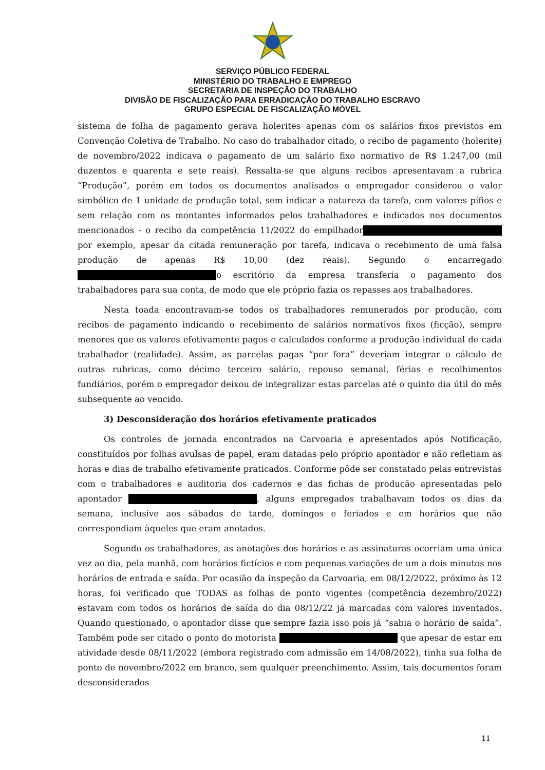SERVIÇO PÚBLICO FEDERAL
MINISTÉRIO DO TRABALHO E EMPREGO
SECRETARIA DE INSPEÇÃO DO TRABALHO
DIVISÃO DE FISCALIZAÇÃO PARA ERRADICAÇÃO DO TRABALHO ESCRAVO
GRUPO ESPECIAL DE FISCALIZAÇÃO MÓVEL
sistema de folha de pagamento gerava holerites apenas com os salários fixos previstos em Convenção Coletiva de Trabalho. No caso do trabalhador citado, o recibo de pagamento (holerite) de novembro/2022 indicava o pagamento de um salário fixo normativo de R$ 1.247,00 (mil duzentos e quarenta e sete reais). Ressalta-se que alguns recibos apresentavam a rubrica “Produção”, porém em todos os documentos analisados o empregador considerou o valor simbólico de 1 unidade de produção total, sem indicar a natureza da tarefa, com valores pífios e sem relação com os montantes informados pelos trabalhadores e indicados nos documentos mencionados - o recibo da competência 11/2022 do empilhador por exemplo, apesar da citada remuneração por tarefa, indicava o recebimento de uma falsa produção de apenas R$ 10,00 (dez reais). Segundo o encarregado o escritório da empresa transferia o pagamento dos trabalhadores para sua conta, de modo que ele próprio fazia os repasses aos trabalhadores.
Nesta toada encontravam-se todos os trabalhadores remunerados por produção, com recibos de pagamento indicando o recebimento de salários normativos fixos (ficção), sempre menores que os valores efetivamente pagos e calculados conforme a produção individual de cada trabalhador (realidade). Assim, as parcelas pagas “por fora” deveriam integrar o cálculo de outras rubricas, como décimo terceiro salário, repouso semanal, férias e recolhimentos fundiários, porém o empregador deixou de integralizar estas parcelas até o quinto dia útil do mês subsequente ao vencido.
3) Desconsideração dos horários efetivamente praticados
Os controles de jornada encontrados na Carvoaria e apresentados após Notificação, constituídos por folhas avulsas de papel, eram datadas pelo próprio apontador e não refletiam as horas e dias de trabalho efetivamente praticados. Conforme pôde ser constatado pelas entrevistas com o trabalhadores e auditoria dos cadernos e das fichas de produção apresentadas pelo apontador , alguns empregados trabalhavam todos os dias da semana, inclusive aos sábados de tarde, domingos e feriados e em horários que não correspondiam àqueles que eram anotados.
Segundo os trabalhadores, as anotações dos horários e as assinaturas ocorriam uma única vez ao dia, pela manhã, com horários fictícios e com pequenas variações de um a dois minutos nos horários de entrada e saída. Por ocasião da inspeção da Carvoaria, em 08/12/2022, próximo às 12 horas, foi verificado que TODAS as folhas de ponto vigentes (competência dezembro/2022) estavam com todos os horários de saída do dia 08/12/22 já marcadas com valores inventados. Quando questionado, o apontador disse que sempre fazia isso pois já “sabia o horário de saída”. Também pode ser citado o ponto do motorista que apesar de estar em atividade desde 08/11/2022 (embora registrado com admissão em 14/08/2022), tinha sua folha de ponto de novembro/2022 em branco, sem qualquer preenchimento. Assim, tais documentos foram desconsiderados
11